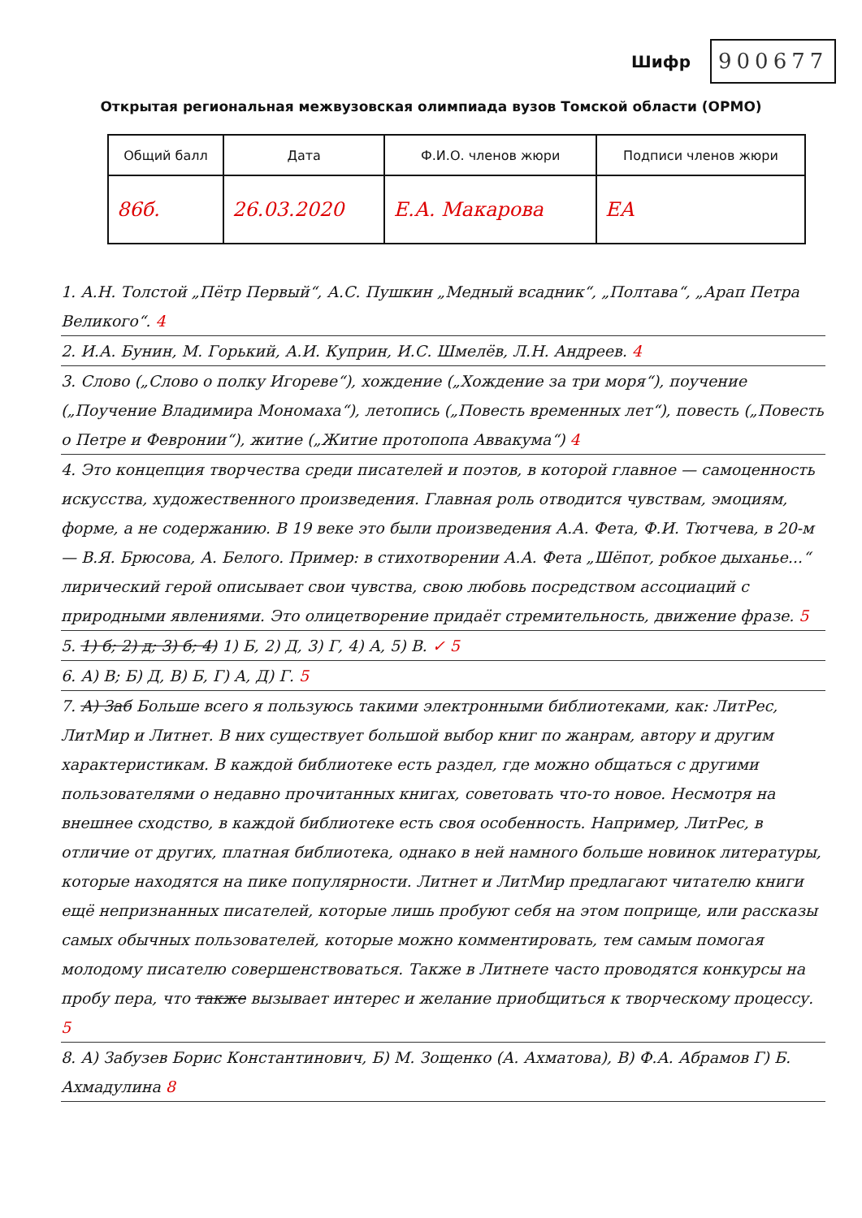Шифр
900677
Открытая региональная межвузовская олимпиада вузов Томской области (ОРМО)
| Общий балл | Дата | Ф.И.О. членов жюри | Подписи членов жюри |
| --- | --- | --- | --- |
| 86б. | 26.03.2020 | Е.А. Макарова | ЕА |
1. А.Н. Толстой „Пётр Первый“, А.С. Пушкин „Медный всадник“, „Полтава“, „Арап Петра Великого“. 4
2. И.А. Бунин, М. Горький, А.И. Куприн, И.С. Шмелёв, Л.Н. Андреев. 4
3. Слово („Слово о полку Игореве“), хождение („Хождение за три моря“), поучение („Поучение Владимира Мономаха“), летопись („Повесть временных лет“), повесть („Повесть о Петре и Февронии“), житие („Житие протопопа Аввакума“) 4
4. Это концепция творчества среди писателей и поэтов, в которой главное — самоценность искусства, художественного произведения. Главная роль отводится чувствам, эмоциям, форме, а не содержанию. В 19 веке это были произведения А.А. Фета, Ф.И. Тютчева, в 20-м — В.Я. Брюсова, А. Белого. Пример: в стихотворении А.А. Фета „Шёпот, робкое дыханье...“ лирический герой описывает свои чувства, свою любовь посредством ассоциаций с природными явлениями. Это олицетворение придаёт стремительность, движение фразе. 5
5. 1) б; 2) д; 3) б; 4) 1) Б, 2) Д, 3) Г, 4) А, 5) В. ✓ 5
6. А) В; Б) Д, В) Б, Г) А, Д) Г. 5
7. А) Заб Больше всего я пользуюсь такими электронными библиотеками, как: ЛитРес, ЛитМир и Литнет. В них существует большой выбор книг по жанрам, автору и другим характеристикам. В каждой библиотеке есть раздел, где можно общаться с другими пользователями о недавно прочитанных книгах, советовать что-то новое. Несмотря на внешнее сходство, в каждой библиотеке есть своя особенность. Например, ЛитРес, в отличие от других, платная библиотека, однако в ней намного больше новинок литературы, которые находятся на пике популярности. Литнет и ЛитМир предлагают читателю книги ещё непризнанных писателей, которые лишь пробуют себя на этом поприще, или рассказы самых обычных пользователей, которые можно комментировать, тем самым помогая молодому писателю совершенствоваться. Также в Литнете часто проводятся конкурсы на пробу пера, что также вызывает интерес и желание приобщиться к творческому процессу. 5
8. А) Забузев Борис Константинович, Б) М. Зощенко (А. Ахматова), В) Ф.А. Абрамов Г) Б. Ахмадулина 8